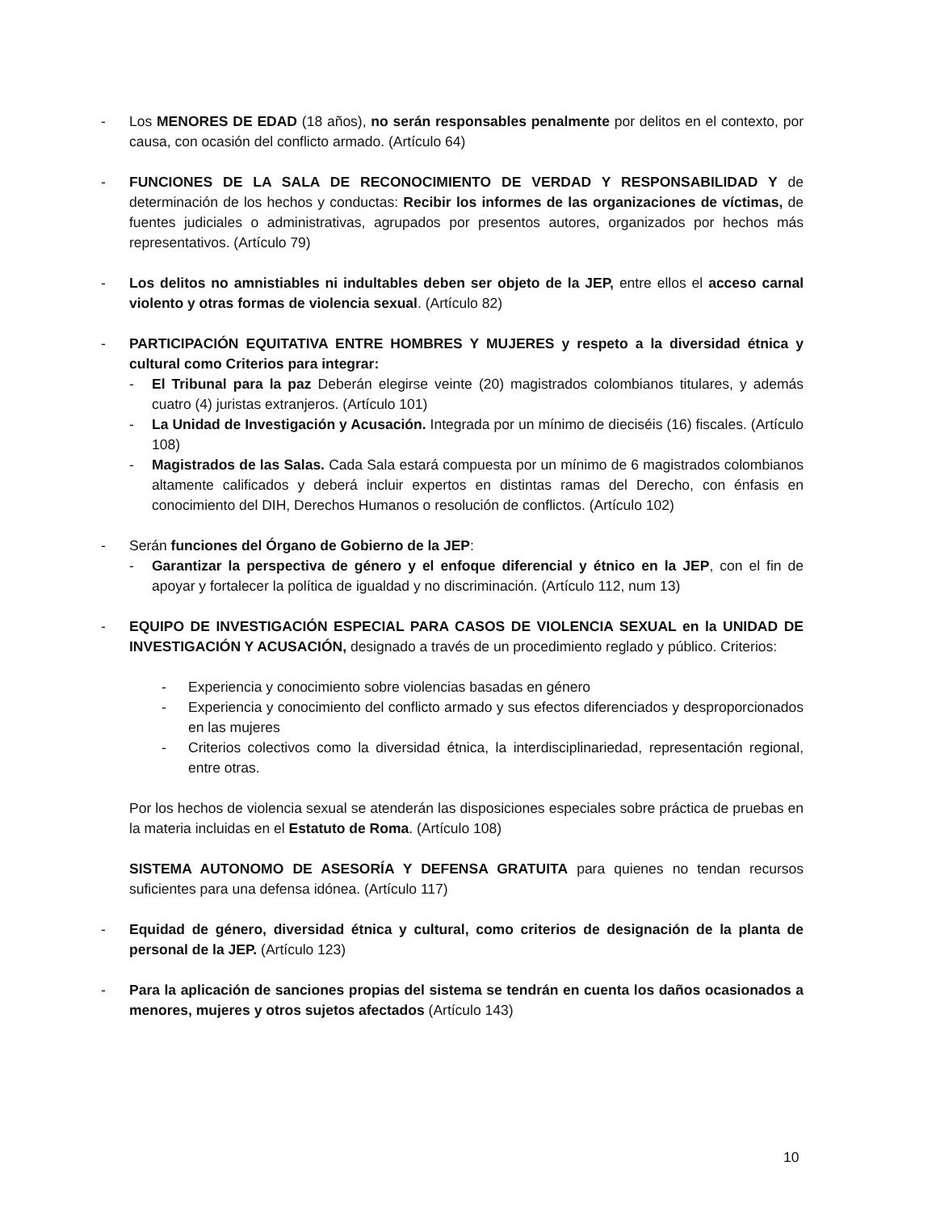- Los MENORES DE EDAD (18 años), no serán responsables penalmente por delitos en el contexto, por causa, con ocasión del conflicto armado. (Artículo 64)
- FUNCIONES DE LA SALA DE RECONOCIMIENTO DE VERDAD Y RESPONSABILIDAD Y de determinación de los hechos y conductas: Recibir los informes de las organizaciones de víctimas, de fuentes judiciales o administrativas, agrupados por presentos autores, organizados por hechos más representativos. (Artículo 79)
- Los delitos no amnistiables ni indultables deben ser objeto de la JEP, entre ellos el acceso carnal violento y otras formas de violencia sexual. (Artículo 82)
- PARTICIPACIÓN EQUITATIVA ENTRE HOMBRES Y MUJERES y respeto a la diversidad étnica y cultural como Criterios para integrar:
- El Tribunal para la paz Deberán elegirse veinte (20) magistrados colombianos titulares, y además cuatro (4) juristas extranjeros. (Artículo 101)
- La Unidad de Investigación y Acusación. Integrada por un mínimo de dieciséis (16) fiscales. (Artículo 108)
- Magistrados de las Salas. Cada Sala estará compuesta por un mínimo de 6 magistrados colombianos altamente calificados y deberá incluir expertos en distintas ramas del Derecho, con énfasis en conocimiento del DIH, Derechos Humanos o resolución de conflictos. (Artículo 102)
- Serán funciones del Órgano de Gobierno de la JEP:
- Garantizar la perspectiva de género y el enfoque diferencial y étnico en la JEP, con el fin de apoyar y fortalecer la política de igualdad y no discriminación. (Artículo 112, num 13)
- EQUIPO DE INVESTIGACIÓN ESPECIAL PARA CASOS DE VIOLENCIA SEXUAL en la UNIDAD DE INVESTIGACIÓN Y ACUSACIÓN, designado a través de un procedimiento reglado y público. Criterios:
- Experiencia y conocimiento sobre violencias basadas en género
- Experiencia y conocimiento del conflicto armado y sus efectos diferenciados y desproporcionados en las mujeres
- Criterios colectivos como la diversidad étnica, la interdisciplinariedad, representación regional, entre otras.
Por los hechos de violencia sexual se atenderán las disposiciones especiales sobre práctica de pruebas en la materia incluidas en el Estatuto de Roma. (Artículo 108)
SISTEMA AUTONOMO DE ASESORÍA Y DEFENSA GRATUITA para quienes no tendan recursos suficientes para una defensa idónea. (Artículo 117)
- Equidad de género, diversidad étnica y cultural, como criterios de designación de la planta de personal de la JEP. (Artículo 123)
- Para la aplicación de sanciones propias del sistema se tendrán en cuenta los daños ocasionados a menores, mujeres y otros sujetos afectados (Artículo 143)
10